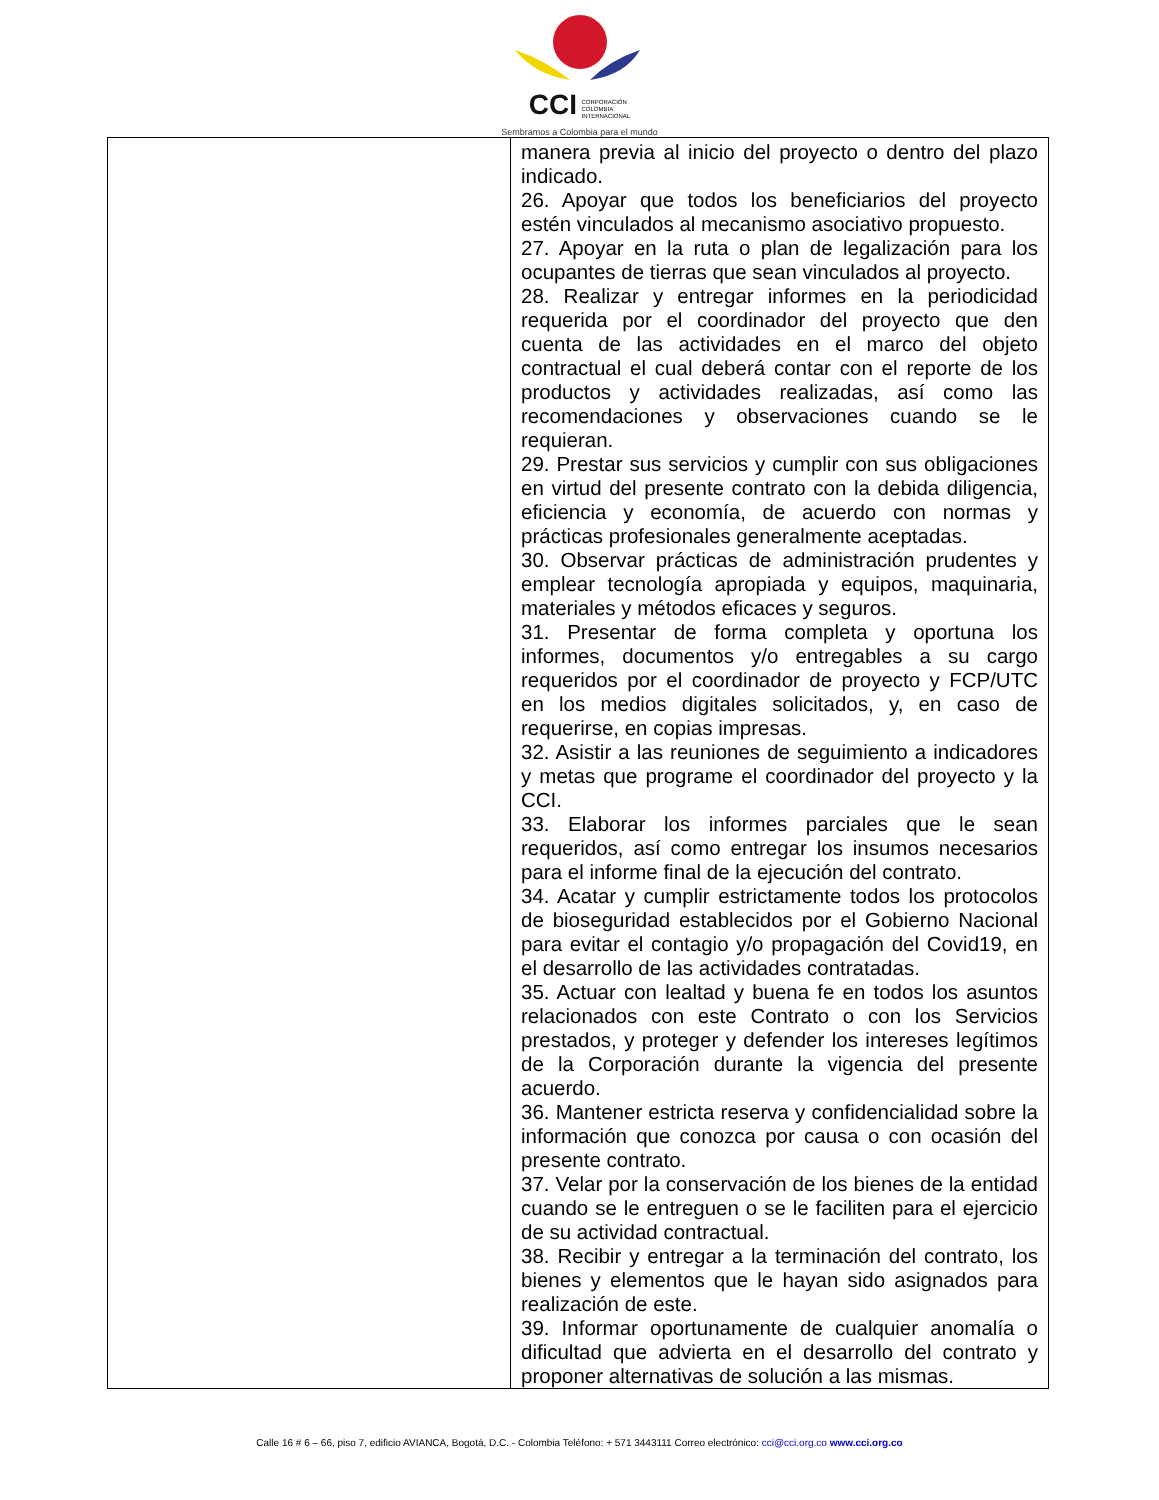CCI CORPORACIÓN
COLOMBIA
INTERNACIONAL
Sembramos a Colombia para el mundo
| | manera previa al inicio del proyecto o dentro del plazo indicado. 26. Apoyar que todos los beneficiarios del proyecto estén vinculados al mecanismo asociativo propuesto. 27. Apoyar en la ruta o plan de legalización para los ocupantes de tierras que sean vinculados al proyecto. 28. Realizar y entregar informes en la periodicidad requerida por el coordinador del proyecto que den cuenta de las actividades en el marco del objeto contractual el cual deberá contar con el reporte de los productos y actividades realizadas, así como las recomendaciones y observaciones cuando se le requieran. 29. Prestar sus servicios y cumplir con sus obligaciones en virtud del presente contrato con la debida diligencia, eficiencia y economía, de acuerdo con normas y prácticas profesionales generalmente aceptadas. 30. Observar prácticas de administración prudentes y emplear tecnología apropiada y equipos, maquinaria, materiales y métodos eficaces y seguros. 31. Presentar de forma completa y oportuna los informes, documentos y/o entregables a su cargo requeridos por el coordinador de proyecto y FCP/UTC en los medios digitales solicitados, y, en caso de requerirse, en copias impresas. 32. Asistir a las reuniones de seguimiento a indicadores y metas que programe el coordinador del proyecto y la CCI. 33. Elaborar los informes parciales que le sean requeridos, así como entregar los insumos necesarios para el informe final de la ejecución del contrato. 34. Acatar y cumplir estrictamente todos los protocolos de bioseguridad establecidos por el Gobierno Nacional para evitar el contagio y/o propagación del Covid19, en el desarrollo de las actividades contratadas. 35. Actuar con lealtad y buena fe en todos los asuntos relacionados con este Contrato o con los Servicios prestados, y proteger y defender los intereses legítimos de la Corporación durante la vigencia del presente acuerdo. 36. Mantener estricta reserva y confidencialidad sobre la información que conozca por causa o con ocasión del presente contrato. 37. Velar por la conservación de los bienes de la entidad cuando se le entreguen o se le faciliten para el ejercicio de su actividad contractual. 38. Recibir y entregar a la terminación del contrato, los bienes y elementos que le hayan sido asignados para realización de este. 39. Informar oportunamente de cualquier anomalía o dificultad que advierta en el desarrollo del contrato y proponer alternativas de solución a las mismas. |
Calle 16 # 6 – 66, piso 7, edificio AVIANCA, Bogotá, D.C. - Colombia Teléfono: + 571 3443111 Correo electrónico: cci@cci.org.co www.cci.org.co